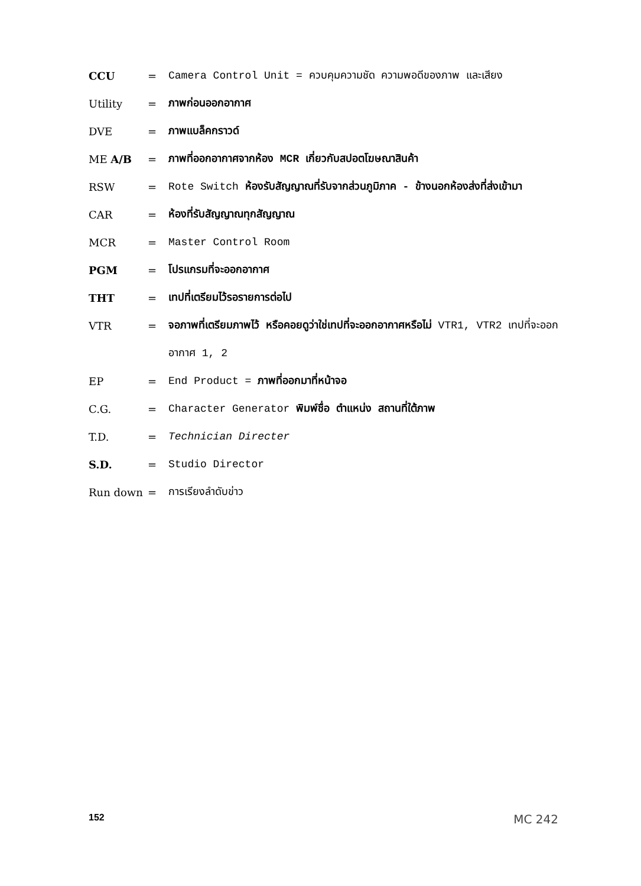CCU = Camera Control Unit = ควบคุมความชัด ความพอดีของภาพ และเสียง
Utility = ภาพก่อนออกอากาศ
DVE = ภาพแบล็คกราวด์
ME A/B = ภาพที่ออกอากาศจากห้อง MCR เกี่ยวกับสปอตโฆษณาสินค้า
RSW = Rote Switch ห้องรับสัญญาณที่รับจากส่วนภูมิภาค - ข้างนอกห้องส่งที่ส่งเข้ามา
CAR = ห้องที่รับสัญญาณทุกสัญญาณ
MCR = Master Control Room
PGM = โปรแกรมที่จะออกอากาศ
THT = เทปที่เตรียมไว้รอรายการต่อไป
VTR = จอภาพที่เตรียมภาพไว้ หรือคอยดูว่าใช่เทปที่จะออกอากาศหรือไม่ VTR1, VTR2 เทปที่จะออกอากาศ 1, 2
EP = End Product = ภาพที่ออกมาที่หน้าจอ
C.G. = Character Generator พิมพ์ชื่อ ตำแหน่ง สถานที่ใต้ภาพ
T.D. = Technician Directer
S.D. = Studio Director
Run down = การเรียงลำดับข่าว
152 MC 242